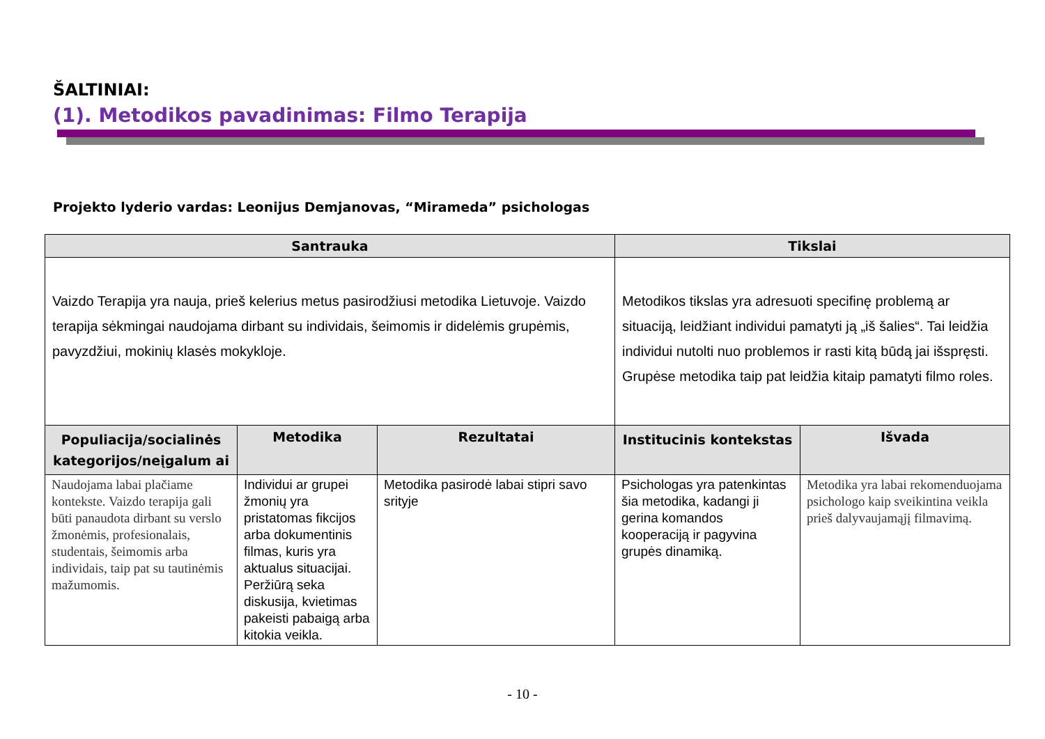ŠALTINIAI:
(1). Metodikos pavadinimas: Filmo Terapija
Projekto lyderio vardas: Leonijus Demjanovas, “Mirameda” psichologas
| Santrauka | | | Tikslai | |
| --- | --- | --- | --- | --- |
| Vaizdo Terapija yra nauja, prieš kelerius metus pasirodžiusi metodika Lietuvoje. Vaizdo terapija sėkmingai naudojama dirbant su individais, šeimomis ir didelėmis grupėmis, pavyzdžiui, mokinių klasės mokykloje. | | | Metodikos tikslas yra adresuoti specifinę problemą ar situaciją, leidžiant individui pamatyti ją „iš šalies“. Tai leidžia individui nutolti nuo problemos ir rasti kitą būdą jai išspręsti. Grupėse metodika taip pat leidžia kitaip pamatyti filmo roles. | |
| Populiacija/socialinės kategorijos/neįgalum ai | Metodika | Rezultatai | Institucinis kontekstas | Išvada |
| Naudojama labai plačiame kontekste. Vaizdo terapija gali būti panaudota dirbant su verslo žmonėmis, profesionalais, studentais, šeimomis arba individais, taip pat su tautinėmis mažumomis. | Individui ar grupei žmonių yra pristatomas fikcijos arba dokumentinis filmas, kuris yra aktualus situacijai. Peržiūrą seka diskusija, kvietimas pakeisti pabaigą arba kitokia veikla. | Metodika pasirodė labai stipri savo srityje | Psichologas yra patenkintas šia metodika, kadangi ji gerina komandos kooperaciją ir pagyvina grupės dinamiką. | Metodika yra labai rekomenduojama psichologo kaip sveikintina veikla prieš dalyvaujamąjį filmavimą. |
- 10 -